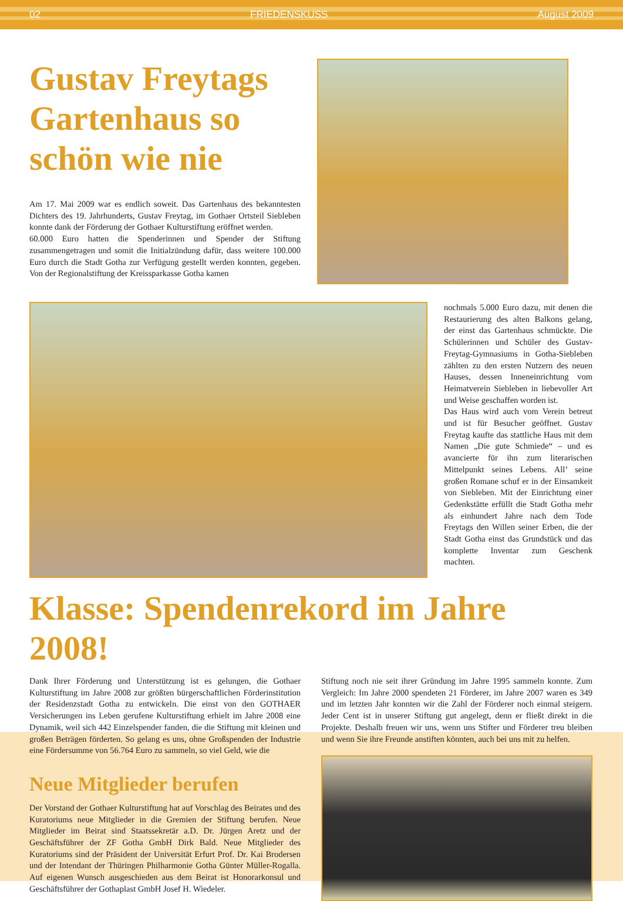02 FRIEDENSKUSS August 2009
Gustav Freytags Gartenhaus so schön wie nie
Am 17. Mai 2009 war es endlich soweit. Das Gartenhaus des bekanntesten Dichters des 19. Jahrhunderts, Gustav Freytag, im Gothaer Ortsteil Siebleben konnte dank der Förderung der Gothaer Kulturstiftung eröffnet werden.
60.000 Euro hatten die Spenderinnen und Spender der Stiftung zusammengetragen und somit die Initialzündung dafür, dass weitere 100.000 Euro durch die Stadt Gotha zur Verfügung gestellt werden konnten, gegeben. Von der Regionalstiftung der Kreissparkasse Gotha kamen
nochmals 5.000 Euro dazu, mit denen die Restaurierung des alten Balkons gelang, der einst das Gartenhaus schmückte. Die Schülerinnen und Schüler des Gustav-Freytag-Gymnasiums in Gotha-Siebleben zählten zu den ersten Nutzern des neuen Hauses, dessen Inneneinrichtung vom Heimatverein Siebleben in liebevoller Art und Weise geschaffen worden ist.
Das Haus wird auch vom Verein betreut und ist für Besucher geöffnet. Gustav Freytag kaufte das stattliche Haus mit dem Namen „Die gute Schmiede“ – und es avancierte für ihn zum literarischen Mittelpunkt seines Lebens. All’ seine großen Romane schuf er in der Einsamkeit von Siebleben. Mit der Einrichtung einer Gedenkstätte erfüllt die Stadt Gotha mehr als einhundert Jahre nach dem Tode Freytags den Willen seiner Erben, die der Stadt Gotha einst das Grundstück und das komplette Inventar zum Geschenk machten.
Klasse: Spendenrekord im Jahre 2008!
Dank Ihrer Förderung und Unterstützung ist es gelungen, die Gothaer Kulturstiftung im Jahre 2008 zur größten bürgerschaftlichen Förderinstitution der Residenzstadt Gotha zu entwickeln. Die einst von den GOTHAER Versicherungen ins Leben gerufene Kulturstiftung erhielt im Jahre 2008 eine Dynamik, weil sich 442 Einzelspender fanden, die die Stiftung mit kleinen und großen Beträgen förderten. So gelang es uns, ohne Großspenden der Industrie eine Fördersumme von 56.764 Euro zu sammeln, so viel Geld, wie die
Neue Mitglieder berufen
Der Vorstand der Gothaer Kulturstiftung hat auf Vorschlag des Beirates und des Kuratoriums neue Mitglieder in die Gremien der Stiftung berufen. Neue Mitglieder im Beirat sind Staatssekretär a.D. Dr. Jürgen Aretz und der Geschäftsführer der ZF Gotha GmbH Dirk Bald. Neue Mitglieder des Kuratoriums sind der Präsident der Universität Erfurt Prof. Dr. Kai Brodersen und der Intendant der Thüringen Philharmonie Gotha Günter Müller-Rogalla. Auf eigenen Wunsch ausgeschieden aus dem Beirat ist Honorarkonsul und Geschäftsführer der Gothaplast GmbH Josef H. Wiedeler.
Stiftung noch nie seit ihrer Gründung im Jahre 1995 sammeln konnte. Zum Vergleich: Im Jahre 2000 spendeten 21 Förderer, im Jahre 2007 waren es 349 und im letzten Jahr konnten wir die Zahl der Förderer noch einmal steigern. Jeder Cent ist in unserer Stiftung gut angelegt, denn er fließt direkt in die Projekte. Deshalb freuen wir uns, wenn uns Stifter und Förderer treu bleiben und wenn Sie ihre Freunde anstiften könnten, auch bei uns mit zu helfen.